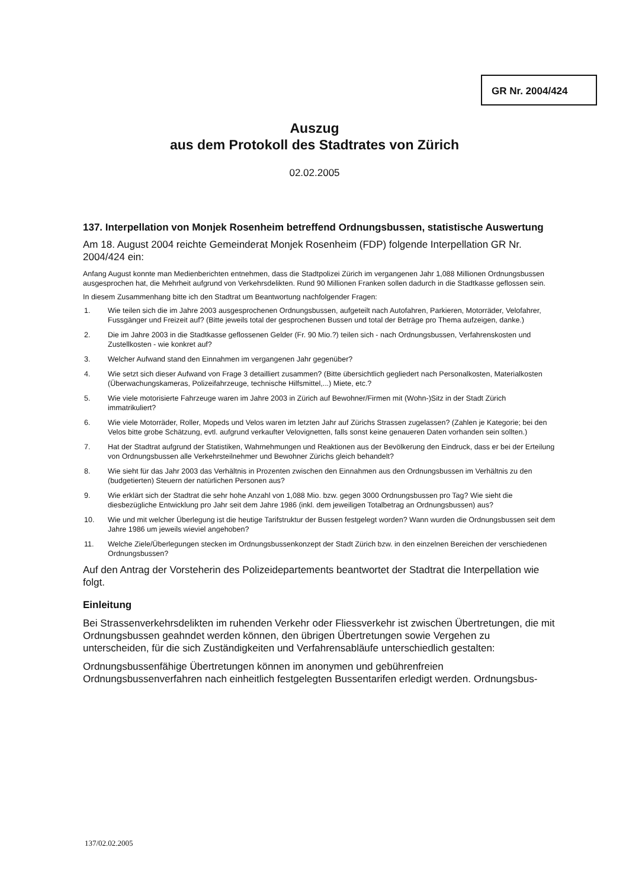GR Nr. 2004/424
Auszug
aus dem Protokoll des Stadtrates von Zürich
02.02.2005
137. Interpellation von Monjek Rosenheim betreffend Ordnungsbussen, statistische Auswertung
Am 18. August 2004 reichte Gemeinderat Monjek Rosenheim (FDP) folgende Interpellation GR Nr. 2004/424 ein:
Anfang August konnte man Medienberichten entnehmen, dass die Stadtpolizei Zürich im vergangenen Jahr 1,088 Millionen Ordnungsbussen ausgesprochen hat, die Mehrheit aufgrund von Verkehrsdelikten. Rund 90 Millionen Franken sollen dadurch in die Stadtkasse geflossen sein.
In diesem Zusammenhang bitte ich den Stadtrat um Beantwortung nachfolgender Fragen:
1. Wie teilen sich die im Jahre 2003 ausgesprochenen Ordnungsbussen, aufgeteilt nach Autofahren, Parkieren, Motorräder, Velofahrer, Fussgänger und Freizeit auf? (Bitte jeweils total der gesprochenen Bussen und total der Beträge pro Thema aufzeigen, danke.)
2. Die im Jahre 2003 in die Stadtkasse geflossenen Gelder (Fr. 90 Mio.?) teilen sich - nach Ordnungsbussen, Verfahrenskosten und Zustellkosten - wie konkret auf?
3. Welcher Aufwand stand den Einnahmen im vergangenen Jahr gegenüber?
4. Wie setzt sich dieser Aufwand von Frage 3 detailliert zusammen? (Bitte übersichtlich gegliedert nach Personalkosten, Materialkosten (Überwachungskameras, Polizeifahrzeuge, technische Hilfsmittel,...) Miete, etc.?
5. Wie viele motorisierte Fahrzeuge waren im Jahre 2003 in Zürich auf Bewohner/Firmen mit (Wohn-)Sitz in der Stadt Zürich immatrikuliert?
6. Wie viele Motorräder, Roller, Mopeds und Velos waren im letzten Jahr auf Zürichs Strassen zugelassen? (Zahlen je Kategorie; bei den Velos bitte grobe Schätzung, evtl. aufgrund verkaufter Velovignetten, falls sonst keine genaueren Daten vorhanden sein sollten.)
7. Hat der Stadtrat aufgrund der Statistiken, Wahrnehmungen und Reaktionen aus der Bevölkerung den Eindruck, dass er bei der Erteilung von Ordnungsbussen alle Verkehrsteilnehmer und Bewohner Zürichs gleich behandelt?
8. Wie sieht für das Jahr 2003 das Verhältnis in Prozenten zwischen den Einnahmen aus den Ordnungsbussen im Verhältnis zu den (budgetierten) Steuern der natürlichen Personen aus?
9. Wie erklärt sich der Stadtrat die sehr hohe Anzahl von 1,088 Mio. bzw. gegen 3000 Ordnungsbussen pro Tag? Wie sieht die diesbezügliche Entwicklung pro Jahr seit dem Jahre 1986 (inkl. dem jeweiligen Totalbetrag an Ordnungsbussen) aus?
10. Wie und mit welcher Überlegung ist die heutige Tarifstruktur der Bussen festgelegt worden? Wann wurden die Ordnungsbussen seit dem Jahre 1986 um jeweils wieviel angehoben?
11. Welche Ziele/Überlegungen stecken im Ordnungsbussenkonzept der Stadt Zürich bzw. in den einzelnen Bereichen der verschiedenen Ordnungsbussen?
Auf den Antrag der Vorsteherin des Polizeidepartements beantwortet der Stadtrat die Interpellation wie folgt.
Einleitung
Bei Strassenverkehrsdelikten im ruhenden Verkehr oder Fliessverkehr ist zwischen Übertretungen, die mit Ordnungsbussen geahndet werden können, den übrigen Übertretungen sowie Vergehen zu unterscheiden, für die sich Zuständigkeiten und Verfahrensabläufe unterschiedlich gestalten:
Ordnungsbussenfähige Übertretungen können im anonymen und gebührenfreien Ordnungsbussenverfahren nach einheitlich festgelegten Bussentarifen erledigt werden. Ordnungsbus-
137/02.02.2005